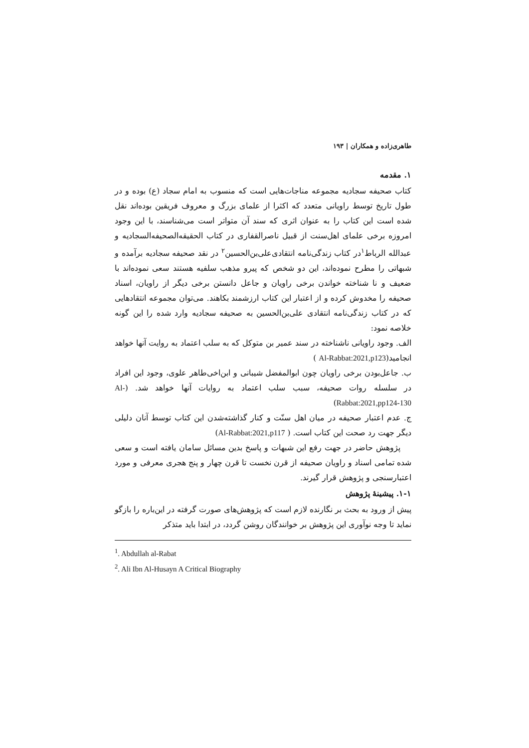طاهری‌زاده و همکاران | ۱۹۳
۱. مقدمه
کتاب صحیفه سجادیه مجموعه مناجات‌هایی است که منسوب به امام سجاد (ع) بوده و در طول تاریخ توسط راویانی متعدد که اکثرا از علمای بزرگ و معروف فریقین بوده‌اند نقل شده است این کتاب را به عنوان اثری که سند آن متواتر است می‌شناسند، با این وجود امروزه برخی علمای اهل‌سنت از قبیل ناصرالقفاری در کتاب الحقیقه‌الصحیفه‌السجادیه و عبدالله الرباط<sup>۱</sup>در کتاب زندگی‌نامه انتقادی‌علی‌بن‌الحسین<sup>۲</sup> در نقد صحیفه سجادیه برآمده و شبهاتی را مطرح نموده‌اند، این دو شخص که پیرو مذهب سلفیه هستند سعی نموده‌اند با ضعیف و نا شناخته خواندن برخی راویان و جاعل دانستن برخی دیگر از راویان، اسناد صحیفه را مخدوش کرده و از اعتبار این کتاب ارزشمند بکاهند. می‌توان مجموعه انتقادهایی که در کتاب زندگی‌نامه انتقادی علی‌بن‌الحسین به صحیفه سجادیه وارد شده را این گونه خلاصه نمود:
الف. وجود راویانی ناشناخته در سند عمیر بن متوکل که به سلب اعتماد به روایت آنها خواهد انجامید(Al-Rabbat:2021,p123 )
ب. جاعل‌بودن برخی راویان چون ابوالمفضل شیبانی و ابن‌اخی‌طاهر علوی، وجود این افراد در سلسله روات صحیفه، سبب سلب اعتماد به روایات آنها خواهد شد. (Al-Rabbat:2021,pp124-130)
ج. عدم اعتبار صحیفه در میان اهل سنّت و کنار گذاشته‌شدن این کتاب توسط آنان دلیلی دیگر جهت رد صحت این کتاب است. ( Al-Rabbat:2021,p117)
پژوهش حاضر در جهت رفع این شبهات و پاسخ بدین مسائل سامان یافته است و سعی شده تمامی اسناد و راویان صحیفه از قرن نخست تا قرن چهار و پنج هجری معرفی و مورد اعتبارسنجی و پژوهش قرار گیرند.
۱-۱. پیشینهٔ پژوهش
پیش از ورود به بحث بر نگارنده لازم است که پژوهش‌های صورت گرفته در این‌باره را بازگو نماید تا وجه نوآوری این پژوهش بر خوانندگان روشن گردد، در ابتدا باید متذکر
<sup>1</sup>. Abdullah al-Rabat
<sup>2</sup>. Ali Ibn Al-Husayn A Critical Biography